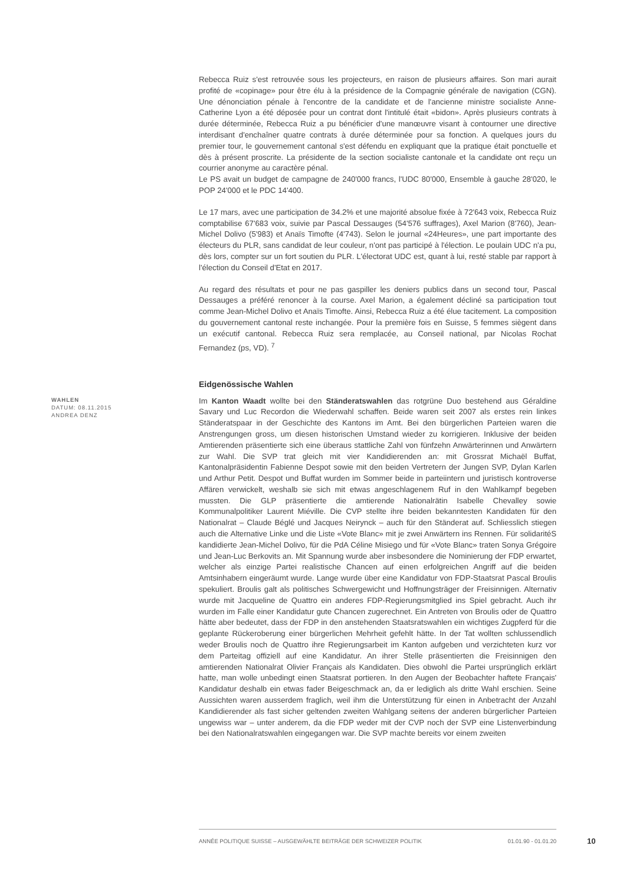Rebecca Ruiz s'est retrouvée sous les projecteurs, en raison de plusieurs affaires. Son mari aurait profité de «copinage» pour être élu à la présidence de la Compagnie générale de navigation (CGN). Une dénonciation pénale à l'encontre de la candidate et de l'ancienne ministre socialiste Anne-Catherine Lyon a été déposée pour un contrat dont l'intitulé était «bidon». Après plusieurs contrats à durée déterminée, Rebecca Ruiz a pu bénéficier d'une manœuvre visant à contourner une directive interdisant d'enchaîner quatre contrats à durée déterminée pour sa fonction. A quelques jours du premier tour, le gouvernement cantonal s'est défendu en expliquant que la pratique était ponctuelle et dès à présent proscrite. La présidente de la section socialiste cantonale et la candidate ont reçu un courrier anonyme au caractère pénal.
Le PS avait un budget de campagne de 240'000 francs, l'UDC 80'000, Ensemble à gauche 28'020, le POP 24'000 et le PDC 14'400.
Le 17 mars, avec une participation de 34.2% et une majorité absolue fixée à 72'643 voix, Rebecca Ruiz comptabilise 67'683 voix, suivie par Pascal Dessauges (54'576 suffrages), Axel Marion (8'760), Jean-Michel Dolivo (5'983) et Anaïs Timofte (4'743). Selon le journal «24Heures», une part importante des électeurs du PLR, sans candidat de leur couleur, n'ont pas participé à l'élection. Le poulain UDC n'a pu, dès lors, compter sur un fort soutien du PLR. L'électorat UDC est, quant à lui, resté stable par rapport à l'élection du Conseil d'Etat en 2017.
Au regard des résultats et pour ne pas gaspiller les deniers publics dans un second tour, Pascal Dessauges a préféré renoncer à la course. Axel Marion, a également décliné sa participation tout comme Jean-Michel Dolivo et Anaïs Timofte. Ainsi, Rebecca Ruiz a été élue tacitement. La composition du gouvernement cantonal reste inchangée. Pour la première fois en Suisse, 5 femmes siègent dans un exécutif cantonal. Rebecca Ruiz sera remplacée, au Conseil national, par Nicolas Rochat Fernandez (ps, VD). <sup>7</sup>
Eidgenössische Wahlen
WAHLEN
DATUM: 08.11.2015
ANDREA DENZ
Im Kanton Waadt wollte bei den Ständeratswahlen das rotgrüne Duo bestehend aus Géraldine Savary und Luc Recordon die Wiederwahl schaffen. Beide waren seit 2007 als erstes rein linkes Ständeratspaar in der Geschichte des Kantons im Amt. Bei den bürgerlichen Parteien waren die Anstrengungen gross, um diesen historischen Umstand wieder zu korrigieren. Inklusive der beiden Amtierenden präsentierte sich eine überaus stattliche Zahl von fünfzehn Anwärterinnen und Anwärtern zur Wahl. Die SVP trat gleich mit vier Kandidierenden an: mit Grossrat Michaël Buffat, Kantonalpräsidentin Fabienne Despot sowie mit den beiden Vertretern der Jungen SVP, Dylan Karlen und Arthur Petit. Despot und Buffat wurden im Sommer beide in parteiintern und juristisch kontroverse Affären verwickelt, weshalb sie sich mit etwas angeschlagenem Ruf in den Wahlkampf begeben mussten. Die GLP präsentierte die amtierende Nationalrätin Isabelle Chevalley sowie Kommunalpolitiker Laurent Miéville. Die CVP stellte ihre beiden bekanntesten Kandidaten für den Nationalrat – Claude Béglé und Jacques Neirynck – auch für den Ständerat auf. Schliesslich stiegen auch die Alternative Linke und die Liste «Vote Blanc» mit je zwei Anwärtern ins Rennen. Für solidaritéS kandidierte Jean-Michel Dolivo, für die PdA Céline Misiego und für «Vote Blanc» traten Sonya Grégoire und Jean-Luc Berkovits an. Mit Spannung wurde aber insbesondere die Nominierung der FDP erwartet, welcher als einzige Partei realistische Chancen auf einen erfolgreichen Angriff auf die beiden Amtsinhabern eingeräumt wurde. Lange wurde über eine Kandidatur von FDP-Staatsrat Pascal Broulis spekuliert. Broulis galt als politisches Schwergewicht und Hoffnungsträger der Freisinnigen. Alternativ wurde mit Jacqueline de Quattro ein anderes FDP-Regierungsmitglied ins Spiel gebracht. Auch ihr wurden im Falle einer Kandidatur gute Chancen zugerechnet. Ein Antreten von Broulis oder de Quattro hätte aber bedeutet, dass der FDP in den anstehenden Staatsratswahlen ein wichtiges Zugpferd für die geplante Rückeroberung einer bürgerlichen Mehrheit gefehlt hätte. In der Tat wollten schlussendlich weder Broulis noch de Quattro ihre Regierungsarbeit im Kanton aufgeben und verzichteten kurz vor dem Parteitag offiziell auf eine Kandidatur. An ihrer Stelle präsentierten die Freisinnigen den amtierenden Nationalrat Olivier Français als Kandidaten. Dies obwohl die Partei ursprünglich erklärt hatte, man wolle unbedingt einen Staatsrat portieren. In den Augen der Beobachter haftete Français' Kandidatur deshalb ein etwas fader Beigeschmack an, da er lediglich als dritte Wahl erschien. Seine Aussichten waren ausserdem fraglich, weil ihm die Unterstützung für einen in Anbetracht der Anzahl Kandidierender als fast sicher geltenden zweiten Wahlgang seitens der anderen bürgerlicher Parteien ungewiss war – unter anderem, da die FDP weder mit der CVP noch der SVP eine Listenverbindung bei den Nationalratswahlen eingegangen war. Die SVP machte bereits vor einem zweiten
ANNÉE POLITIQUE SUISSE – AUSGEWÄHLTE BEITRÄGE DER SCHWEIZER POLITIK 01.01.90 - 01.01.20
10